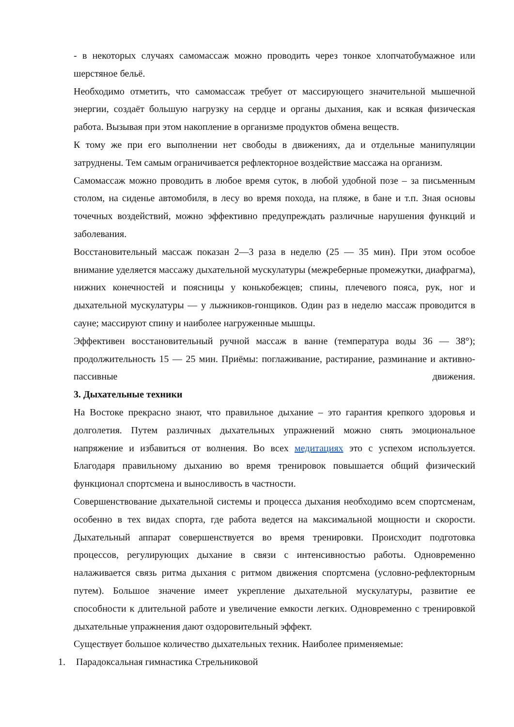- в некоторых случаях самомассаж можно проводить через тонкое хлопчатобумажное или шерстяное бельё.
Необходимо отметить, что самомассаж требует от массирующего значительной мышечной энергии, создаёт большую нагрузку на сердце и органы дыхания, как и всякая физическая работа. Вызывая при этом накопление в организме продуктов обмена веществ.
К тому же при его выполнении нет свободы в движениях, да и отдельные манипуляции затруднены. Тем самым ограничивается рефлекторное воздействие массажа на организм.
Самомассаж можно проводить в любое время суток, в любой удобной позе – за письменным столом, на сиденье автомобиля, в лесу во время похода, на пляже, в бане и т.п. Зная основы точечных воздействий, можно эффективно предупреждать различные нарушения функций и заболевания.
Восстановительный массаж показан 2—3 раза в неделю (25 — 35 мин). При этом особое внимание уделяется массажу дыхательной мускулатуры (межреберные промежутки, диафрагма), нижних конечностей и поясницы у конькобежцев; спины, плечевого пояса, рук, ног и дыхательной мускулатуры — у лыжников-гонщиков. Один раз в неделю массаж проводится в сауне; массируют спину и наиболее нагруженные мышцы.
Эффективен восстановительный ручной массаж в ванне (температура воды 36 — 38°); продолжительность 15 — 25 мин. Приёмы: поглаживание, растирание, разминание и активно-пассивные движения.
3. Дыхательные техники
На Востоке прекрасно знают, что правильное дыхание – это гарантия крепкого здоровья и долголетия. Путем различных дыхательных упражнений можно снять эмоциональное напряжение и избавиться от волнения. Во всех медитациях это с успехом используется. Благодаря правильному дыханию во время тренировок повышается общий физический функционал спортсмена и выносливость в частности.
Совершенствование дыхательной системы и процесса дыхания необходимо всем спортсменам, особенно в тех видах спорта, где работа ведется на максимальной мощности и скорости. Дыхательный аппарат совершенствуется во время тренировки. Происходит подготовка процессов, регулирующих дыхание в связи с интенсивностью работы. Одновременно налаживается связь ритма дыхания с ритмом движения спортсмена (условно-рефлекторным путем). Большое значение имеет укрепление дыхательной мускулатуры, развитие ее способности к длительной работе и увеличение емкости легких. Одновременно с тренировкой дыхательные упражнения дают оздоровительный эффект.
Существует большое количество дыхательных техник. Наиболее применяемые:
1. Парадоксальная гимнастика Стрельниковой